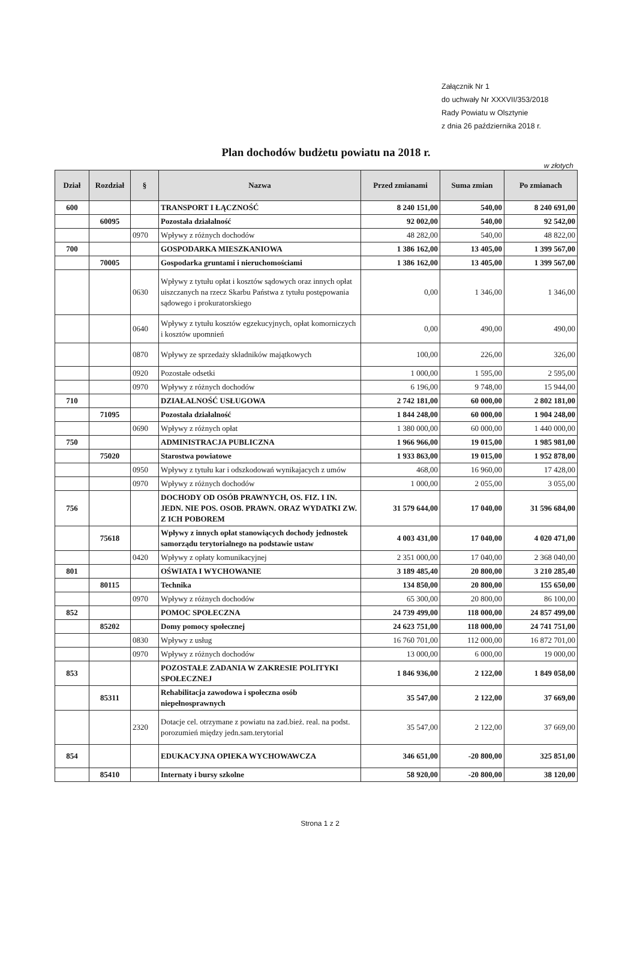Załącznik Nr 1
do uchwały Nr XXXVII/353/2018
Rady Powiatu w Olsztynie
z dnia 26 października 2018 r.
Plan dochodów budżetu powiatu na 2018 r.
w złotych
| Dział | Rozdział | § | Nazwa | Przed zmianami | Suma zmian | Po zmianach |
| --- | --- | --- | --- | --- | --- | --- |
| 600 | | | TRANSPORT I ŁĄCZNOŚĆ | 8 240 151,00 | 540,00 | 8 240 691,00 |
| | 60095 | | Pozostała działalność | 92 002,00 | 540,00 | 92 542,00 |
| | | 0970 | Wpływy z różnych dochodów | 48 282,00 | 540,00 | 48 822,00 |
| 700 | | | GOSPODARKA MIESZKANIOWA | 1 386 162,00 | 13 405,00 | 1 399 567,00 |
| | 70005 | | Gospodarka gruntami i nieruchomościami | 1 386 162,00 | 13 405,00 | 1 399 567,00 |
| | | 0630 | Wpływy z tytułu opłat i kosztów sądowych oraz innych opłat uiszczanych na rzecz Skarbu Państwa z tytułu postępowania sądowego i prokuratorskiego | 0,00 | 1 346,00 | 1 346,00 |
| | | 0640 | Wpływy z tytułu kosztów egzekucyjnych, opłat komorniczych i kosztów upomnień | 0,00 | 490,00 | 490,00 |
| | | 0870 | Wpływy ze sprzedaży składników majątkowych | 100,00 | 226,00 | 326,00 |
| | | 0920 | Pozostałe odsetki | 1 000,00 | 1 595,00 | 2 595,00 |
| | | 0970 | Wpływy z różnych dochodów | 6 196,00 | 9 748,00 | 15 944,00 |
| 710 | | | DZIAŁALNOŚĆ USŁUGOWA | 2 742 181,00 | 60 000,00 | 2 802 181,00 |
| | 71095 | | Pozostała działalność | 1 844 248,00 | 60 000,00 | 1 904 248,00 |
| | | 0690 | Wpływy z różnych opłat | 1 380 000,00 | 60 000,00 | 1 440 000,00 |
| 750 | | | ADMINISTRACJA PUBLICZNA | 1 966 966,00 | 19 015,00 | 1 985 981,00 |
| | 75020 | | Starostwa powiatowe | 1 933 863,00 | 19 015,00 | 1 952 878,00 |
| | | 0950 | Wpływy z tytułu kar i odszkodowań wynikajacych z umów | 468,00 | 16 960,00 | 17 428,00 |
| | | 0970 | Wpływy z różnych dochodów | 1 000,00 | 2 055,00 | 3 055,00 |
| 756 | | | DOCHODY OD OSÓB PRAWNYCH, OS. FIZ. I IN. JEDN. NIE POS. OSOB. PRAWN. ORAZ WYDATKI ZW. Z ICH POBOREM | 31 579 644,00 | 17 040,00 | 31 596 684,00 |
| | 75618 | | Wpływy z innych opłat stanowiących dochody jednostek samorządu terytorialnego na podstawie ustaw | 4 003 431,00 | 17 040,00 | 4 020 471,00 |
| | | 0420 | Wpływy z opłaty komunikacyjnej | 2 351 000,00 | 17 040,00 | 2 368 040,00 |
| 801 | | | OŚWIATA I WYCHOWANIE | 3 189 485,40 | 20 800,00 | 3 210 285,40 |
| | 80115 | | Technika | 134 850,00 | 20 800,00 | 155 650,00 |
| | | 0970 | Wpływy z różnych dochodów | 65 300,00 | 20 800,00 | 86 100,00 |
| 852 | | | POMOC SPOŁECZNA | 24 739 499,00 | 118 000,00 | 24 857 499,00 |
| | 85202 | | Domy pomocy społecznej | 24 623 751,00 | 118 000,00 | 24 741 751,00 |
| | | 0830 | Wpływy z usług | 16 760 701,00 | 112 000,00 | 16 872 701,00 |
| | | 0970 | Wpływy z różnych dochodów | 13 000,00 | 6 000,00 | 19 000,00 |
| 853 | | | POZOSTAŁE ZADANIA W ZAKRESIE POLITYKI SPOŁECZNEJ | 1 846 936,00 | 2 122,00 | 1 849 058,00 |
| | 85311 | | Rehabilitacja zawodowa i społeczna osób niepełnosprawnych | 35 547,00 | 2 122,00 | 37 669,00 |
| | | 2320 | Dotacje cel. otrzymane z powiatu na zad.bież. real. na podst. porozumień między jedn.sam.terytorial | 35 547,00 | 2 122,00 | 37 669,00 |
| 854 | | | EDUKACYJNA OPIEKA WYCHOWAWCZA | 346 651,00 | -20 800,00 | 325 851,00 |
| | 85410 | | Internaty i bursy szkolne | 58 920,00 | -20 800,00 | 38 120,00 |
Strona 1 z 2